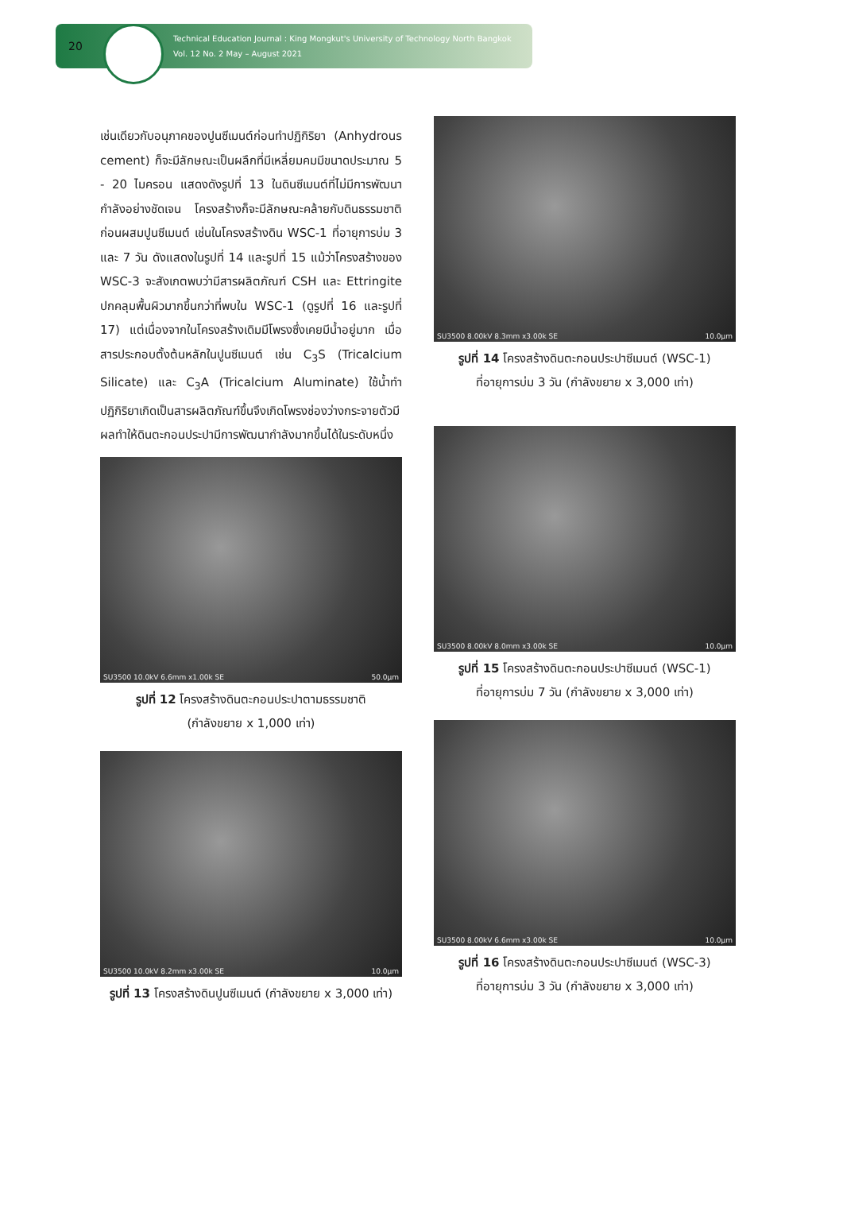20
Technical Education Journal : King Mongkut's University of Technology North Bangkok
Vol. 12 No. 2 May – August 2021
เช่นเดียวกับอนุภาคของปูนซีเมนต์ก่อนทำปฏิกิริยา (Anhydrous cement) ก็จะมีลักษณะเป็นผลึกที่มีเหลี่ยมคมมีขนาดประมาณ 5 - 20 ไมครอน แสดงดังรูปที่ 13 ในดินซีเมนต์ที่ไม่มีการพัฒนากำลังอย่างชัดเจน โครงสร้างก็จะมีลักษณะคล้ายกับดินธรรมชาติก่อนผสมปูนซีเมนต์ เช่นในโครงสร้างดิน WSC-1 ที่อายุการบ่ม 3 และ 7 วัน ดังแสดงในรูปที่ 14 และรูปที่ 15 แม้ว่าโครงสร้างของ WSC-3 จะสังเกตพบว่ามีสารผลิตภัณฑ์ CSH และ Ettringite ปกคลุมพื้นผิวมากขึ้นกว่าที่พบใน WSC-1 (ดูรูปที่ 16 และรูปที่ 17) แต่เนื่องจากในโครงสร้างเดิมมีโพรงซึ่งเคยมีน้ำอยู่มาก เมื่อสารประกอบตั้งต้นหลักในปูนซีเมนต์ เช่น C<sub>3</sub>S (Tricalcium Silicate) และ C<sub>3</sub>A (Tricalcium Aluminate) ใช้น้ำทำปฏิกิริยาเกิดเป็นสารผลิตภัณฑ์ขึ้นจึงเกิดโพรงช่องว่างกระจายตัวมีผลทำให้ดินตะกอนประปามีการพัฒนากำลังมากขึ้นได้ในระดับหนึ่ง
SU3500 10.0kV 6.6mm x1.00k SE 50.0μm
รูปที่ 12 โครงสร้างดินตะกอนประปาตามธรรมชาติ
(กำลังขยาย x 1,000 เท่า)
SU3500 10.0kV 8.2mm x3.00k SE 10.0μm
รูปที่ 13 โครงสร้างดินปูนซีเมนต์ (กำลังขยาย x 3,000 เท่า)
SU3500 8.00kV 8.3mm x3.00k SE 10.0μm
รูปที่ 14 โครงสร้างดินตะกอนประปาซีเมนต์ (WSC-1)
ที่อายุการบ่ม 3 วัน (กำลังขยาย x 3,000 เท่า)
SU3500 8.00kV 8.0mm x3.00k SE 10.0μm
รูปที่ 15 โครงสร้างดินตะกอนประปาซีเมนต์ (WSC-1)
ที่อายุการบ่ม 7 วัน (กำลังขยาย x 3,000 เท่า)
SU3500 8.00kV 6.6mm x3.00k SE 10.0μm
รูปที่ 16 โครงสร้างดินตะกอนประปาซีเมนต์ (WSC-3)
ที่อายุการบ่ม 3 วัน (กำลังขยาย x 3,000 เท่า)